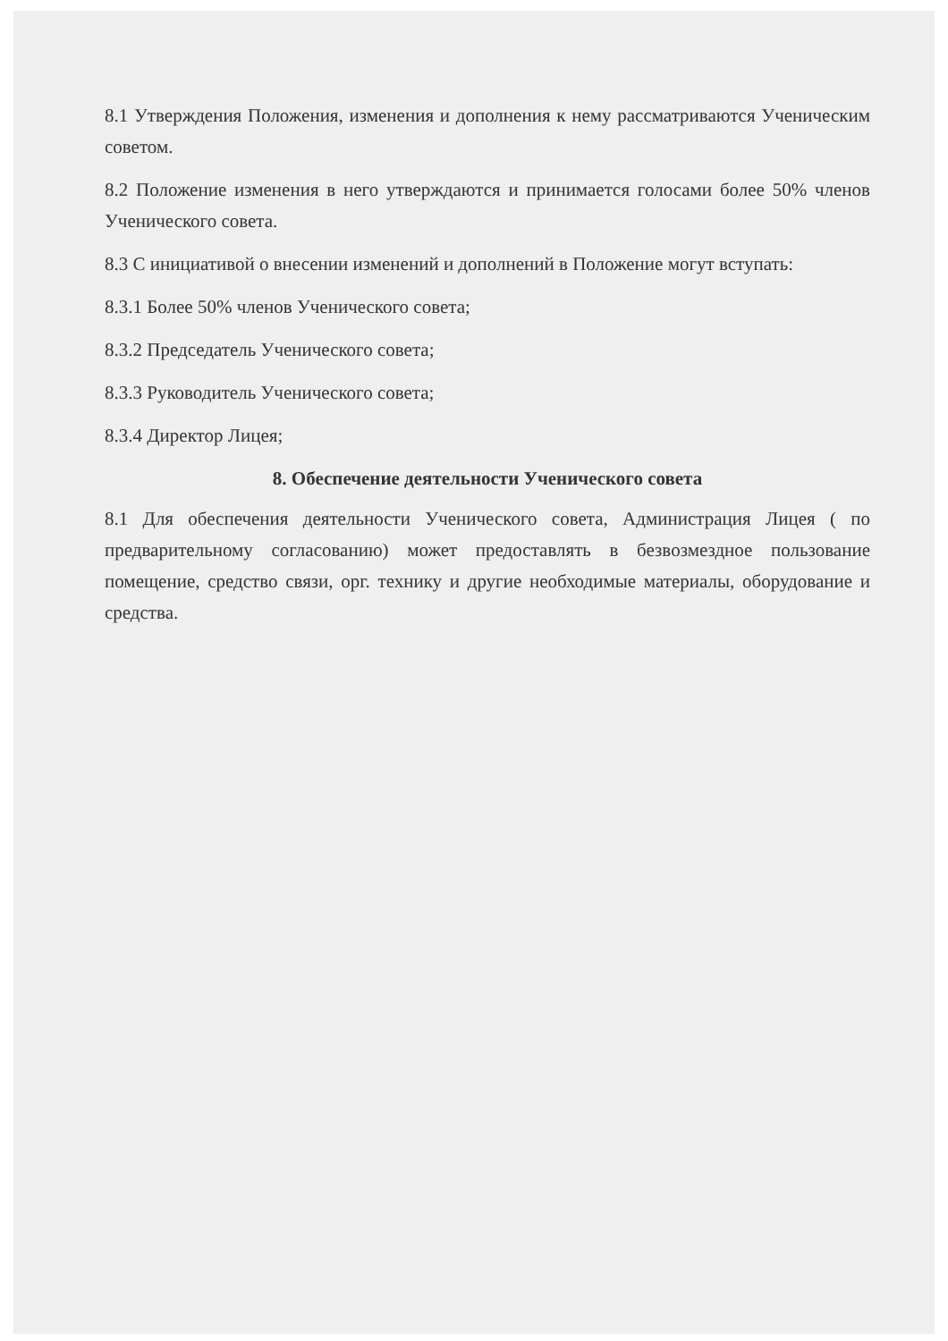8.1 Утверждения Положения, изменения и дополнения к нему рассматриваются Ученическим советом.
8.2 Положение изменения в него утверждаются и принимается голосами более 50% членов Ученического совета.
8.3 С инициативой о внесении изменений и дополнений в Положение могут вступать:
8.3.1 Более 50% членов Ученического совета;
8.3.2 Председатель Ученического совета;
8.3.3 Руководитель Ученического совета;
8.3.4 Директор Лицея;
8. Обеспечение деятельности Ученического совета
8.1 Для обеспечения деятельности Ученического совета, Администрация Лицея ( по предварительному согласованию) может предоставлять в безвозмездное пользование помещение, средство связи, орг. технику и другие необходимые материалы, оборудование и средства.